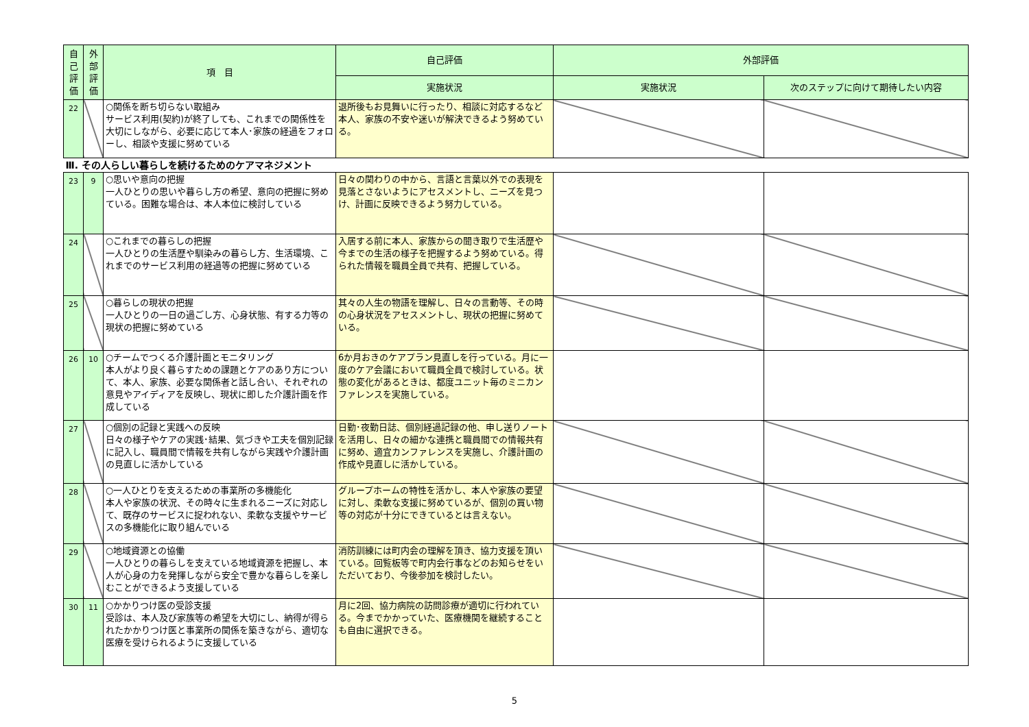| 自己評価 | 外部評価 | 項 目 | 自己評価 | 外部評価 | |
| --- | --- | --- | --- | --- | --- |
| | | | 実施状況 | 実施状況 | 次のステップに向けて期待したい内容 |
| 22 | | ○関係を断ち切らない取組み サービス利用(契約)が終了しても、これまでの関係性を大切にしながら、必要に応じて本人･家族の経過をフォローし、相談や支援に努めている | 退所後もお見舞いに行ったり、相談に対応するなど本人、家族の不安や迷いが解決できるよう努めている。 | | |
| Ⅲ. その人らしい暮らしを続けるためのケアマネジメント | | | | | |
| 23 | 9 | ○思いや意向の把握 一人ひとりの思いや暮らし方の希望、意向の把握に努めている。困難な場合は、本人本位に検討している | 日々の関わりの中から、言語と言葉以外での表現を見落とさないようにアセスメントし、ニーズを見つけ、計画に反映できるよう努力している。 | | |
| 24 | | ○これまでの暮らしの把握 一人ひとりの生活歴や馴染みの暮らし方、生活環境、これまでのサービス利用の経過等の把握に努めている | 入居する前に本人、家族からの聞き取りで生活歴や今までの生活の様子を把握するよう努めている。得られた情報を職員全員で共有、把握している。 | | |
| 25 | | ○暮らしの現状の把握 一人ひとりの一日の過ごし方、心身状態、有する力等の現状の把握に努めている | 其々の人生の物語を理解し、日々の言動等、その時の心身状況をアセスメントし、現状の把握に努めている。 | | |
| 26 | 10 | ○チームでつくる介護計画とモニタリング 本人がより良く暮らすための課題とケアのあり方について、本人、家族、必要な関係者と話し合い、それぞれの意見やアイディアを反映し、現状に即した介護計画を作成している | 6か月おきのケアプラン見直しを行っている。月に一度のケア会議において職員全員で検討している。状態の変化があるときは、都度ユニット毎のミニカンファレンスを実施している。 | | |
| 27 | | ○個別の記録と実践への反映 日々の様子やケアの実践･結果、気づきや工夫を個別記録に記入し、職員間で情報を共有しながら実践や介護計画の見直しに活かしている | 日勤･夜勤日誌、個別経過記録の他、申し送りノートを活用し、日々の細かな連携と職員間での情報共有に努め、適宜カンファレンスを実施し、介護計画の作成や見直しに活かしている。 | | |
| 28 | | ○一人ひとりを支えるための事業所の多機能化 本人や家族の状況、その時々に生まれるニーズに対応して、既存のサービスに捉われない、柔軟な支援やサービスの多機能化に取り組んでいる | グループホームの特性を活かし、本人や家族の要望に対し、柔軟な支援に努めているが、個別の買い物等の対応が十分にできているとは言えない。 | | |
| 29 | | ○地域資源との協働 一人ひとりの暮らしを支えている地域資源を把握し、本人が心身の力を発揮しながら安全で豊かな暮らしを楽しむことができるよう支援している | 消防訓練には町内会の理解を頂き、協力支援を頂いている。回覧板等で町内会行事などのお知らせをいただいており、今後参加を検討したい。 | | |
| 30 | 11 | ○かかりつけ医の受診支援 受診は、本人及び家族等の希望を大切にし、納得が得られたかかりつけ医と事業所の関係を築きながら、適切な医療を受けられるように支援している | 月に2回、協力病院の訪問診療が適切に行われている。今までかかっていた、医療機関を継続することも自由に選択できる。 | | |
5